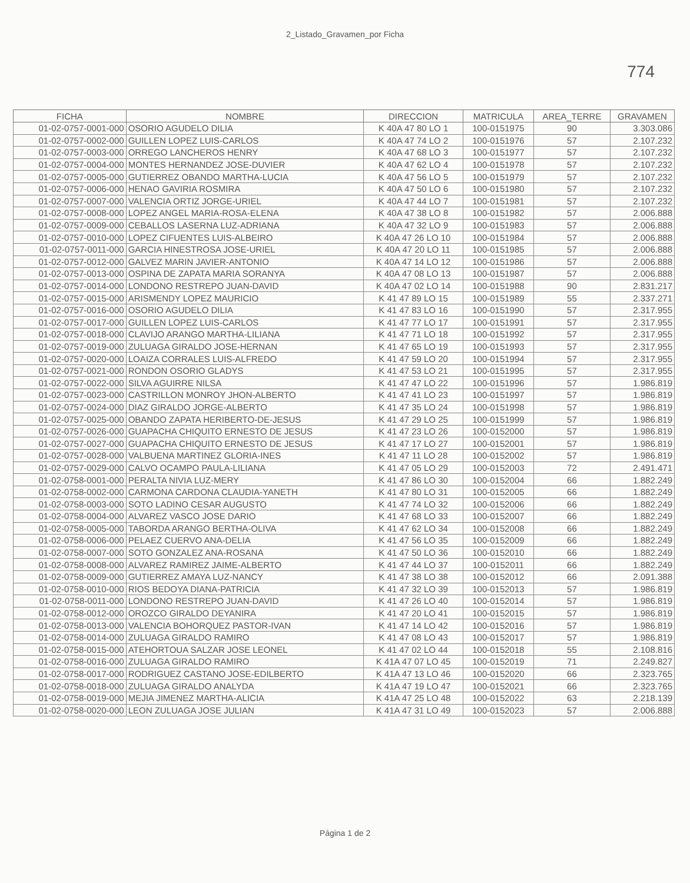2_Listado_Gravamen_por Ficha
774
| FICHA | NOMBRE | DIRECCION | MATRICULA | AREA_TERRE | GRAVAMEN |
| --- | --- | --- | --- | --- | --- |
| 01-02-0757-0001-000 | OSORIO AGUDELO DILIA | K 40A 47 80 LO 1 | 100-0151975 | 90 | 3.303.086 |
| 01-02-0757-0002-000 | GUILLEN LOPEZ LUIS-CARLOS | K 40A 47 74 LO 2 | 100-0151976 | 57 | 2.107.232 |
| 01-02-0757-0003-000 | ORREGO LANCHEROS HENRY | K 40A 47 68 LO 3 | 100-0151977 | 57 | 2.107.232 |
| 01-02-0757-0004-000 | MONTES HERNANDEZ JOSE-DUVIER | K 40A 47 62 LO 4 | 100-0151978 | 57 | 2.107.232 |
| 01-02-0757-0005-000 | GUTIERREZ OBANDO MARTHA-LUCIA | K 40A 47 56 LO 5 | 100-0151979 | 57 | 2.107.232 |
| 01-02-0757-0006-000 | HENAO GAVIRIA ROSMIRA | K 40A 47 50 LO 6 | 100-0151980 | 57 | 2.107.232 |
| 01-02-0757-0007-000 | VALENCIA ORTIZ JORGE-URIEL | K 40A 47 44 LO 7 | 100-0151981 | 57 | 2.107.232 |
| 01-02-0757-0008-000 | LOPEZ ANGEL MARIA-ROSA-ELENA | K 40A 47 38 LO 8 | 100-0151982 | 57 | 2.006.888 |
| 01-02-0757-0009-000 | CEBALLOS LASERNA LUZ-ADRIANA | K 40A 47 32 LO 9 | 100-0151983 | 57 | 2.006.888 |
| 01-02-0757-0010-000 | LOPEZ CIFUENTES LUIS-ALBEIRO | K 40A 47 26 LO 10 | 100-0151984 | 57 | 2.006.888 |
| 01-02-0757-0011-000 | GARCIA HINESTROSA JOSE-URIEL | K 40A 47 20 LO 11 | 100-0151985 | 57 | 2.006.888 |
| 01-02-0757-0012-000 | GALVEZ MARIN JAVIER-ANTONIO | K 40A 47 14 LO 12 | 100-0151986 | 57 | 2.006.888 |
| 01-02-0757-0013-000 | OSPINA DE ZAPATA MARIA SORANYA | K 40A 47 08 LO 13 | 100-0151987 | 57 | 2.006.888 |
| 01-02-0757-0014-000 | LONDONO RESTREPO JUAN-DAVID | K 40A 47 02 LO 14 | 100-0151988 | 90 | 2.831.217 |
| 01-02-0757-0015-000 | ARISMENDY LOPEZ MAURICIO | K 41 47 89 LO 15 | 100-0151989 | 55 | 2.337.271 |
| 01-02-0757-0016-000 | OSORIO AGUDELO DILIA | K 41 47 83 LO 16 | 100-0151990 | 57 | 2.317.955 |
| 01-02-0757-0017-000 | GUILLEN LOPEZ LUIS-CARLOS | K 41 47 77 LO 17 | 100-0151991 | 57 | 2.317.955 |
| 01-02-0757-0018-000 | CLAVIJO ARANGO MARTHA-LILIANA | K 41 47 71 LO 18 | 100-0151992 | 57 | 2.317.955 |
| 01-02-0757-0019-000 | ZULUAGA GIRALDO JOSE-HERNAN | K 41 47 65 LO 19 | 100-0151993 | 57 | 2.317.955 |
| 01-02-0757-0020-000 | LOAIZA CORRALES LUIS-ALFREDO | K 41 47 59 LO 20 | 100-0151994 | 57 | 2.317.955 |
| 01-02-0757-0021-000 | RONDON OSORIO GLADYS | K 41 47 53 LO 21 | 100-0151995 | 57 | 2.317.955 |
| 01-02-0757-0022-000 | SILVA AGUIRRE NILSA | K 41 47 47 LO 22 | 100-0151996 | 57 | 1.986.819 |
| 01-02-0757-0023-000 | CASTRILLON MONROY JHON-ALBERTO | K 41 47 41 LO 23 | 100-0151997 | 57 | 1.986.819 |
| 01-02-0757-0024-000 | DIAZ GIRALDO JORGE-ALBERTO | K 41 47 35 LO 24 | 100-0151998 | 57 | 1.986.819 |
| 01-02-0757-0025-000 | OBANDO ZAPATA HERIBERTO-DE-JESUS | K 41 47 29 LO 25 | 100-0151999 | 57 | 1.986.819 |
| 01-02-0757-0026-000 | GUAPACHA CHIQUITO ERNESTO DE JESUS | K 41 47 23 LO 26 | 100-0152000 | 57 | 1.986.819 |
| 01-02-0757-0027-000 | GUAPACHA CHIQUITO ERNESTO DE JESUS | K 41 47 17 LO 27 | 100-0152001 | 57 | 1.986.819 |
| 01-02-0757-0028-000 | VALBUENA MARTINEZ GLORIA-INES | K 41 47 11 LO 28 | 100-0152002 | 57 | 1.986.819 |
| 01-02-0757-0029-000 | CALVO OCAMPO PAULA-LILIANA | K 41 47 05 LO 29 | 100-0152003 | 72 | 2.491.471 |
| 01-02-0758-0001-000 | PERALTA NIVIA LUZ-MERY | K 41 47 86 LO 30 | 100-0152004 | 66 | 1.882.249 |
| 01-02-0758-0002-000 | CARMONA CARDONA CLAUDIA-YANETH | K 41 47 80 LO 31 | 100-0152005 | 66 | 1.882.249 |
| 01-02-0758-0003-000 | SOTO LADINO CESAR AUGUSTO | K 41 47 74 LO 32 | 100-0152006 | 66 | 1.882.249 |
| 01-02-0758-0004-000 | ALVAREZ VASCO JOSE DARIO | K 41 47 68 LO 33 | 100-0152007 | 66 | 1.882.249 |
| 01-02-0758-0005-000 | TABORDA ARANGO BERTHA-OLIVA | K 41 47 62 LO 34 | 100-0152008 | 66 | 1.882.249 |
| 01-02-0758-0006-000 | PELAEZ CUERVO ANA-DELIA | K 41 47 56 LO 35 | 100-0152009 | 66 | 1.882.249 |
| 01-02-0758-0007-000 | SOTO GONZALEZ ANA-ROSANA | K 41 47 50 LO 36 | 100-0152010 | 66 | 1.882.249 |
| 01-02-0758-0008-000 | ALVAREZ RAMIREZ JAIME-ALBERTO | K 41 47 44 LO 37 | 100-0152011 | 66 | 1.882.249 |
| 01-02-0758-0009-000 | GUTIERREZ AMAYA LUZ-NANCY | K 41 47 38 LO 38 | 100-0152012 | 66 | 2.091.388 |
| 01-02-0758-0010-000 | RIOS BEDOYA DIANA-PATRICIA | K 41 47 32 LO 39 | 100-0152013 | 57 | 1.986.819 |
| 01-02-0758-0011-000 | LONDONO RESTREPO JUAN-DAVID | K 41 47 26 LO 40 | 100-0152014 | 57 | 1.986.819 |
| 01-02-0758-0012-000 | OROZCO GIRALDO DEYANIRA | K 41 47 20 LO 41 | 100-0152015 | 57 | 1.986.819 |
| 01-02-0758-0013-000 | VALENCIA BOHORQUEZ PASTOR-IVAN | K 41 47 14 LO 42 | 100-0152016 | 57 | 1.986.819 |
| 01-02-0758-0014-000 | ZULUAGA GIRALDO RAMIRO | K 41 47 08 LO 43 | 100-0152017 | 57 | 1.986.819 |
| 01-02-0758-0015-000 | ATEHORTOUA SALZAR JOSE LEONEL | K 41 47 02 LO 44 | 100-0152018 | 55 | 2.108.816 |
| 01-02-0758-0016-000 | ZULUAGA GIRALDO RAMIRO | K 41A 47 07 LO 45 | 100-0152019 | 71 | 2.249.827 |
| 01-02-0758-0017-000 | RODRIGUEZ CASTANO JOSE-EDILBERTO | K 41A 47 13 LO 46 | 100-0152020 | 66 | 2.323.765 |
| 01-02-0758-0018-000 | ZULUAGA GIRALDO ANALYDA | K 41A 47 19 LO 47 | 100-0152021 | 66 | 2.323.765 |
| 01-02-0758-0019-000 | MEJIA JIMENEZ MARTHA-ALICIA | K 41A 47 25 LO 48 | 100-0152022 | 63 | 2.218.139 |
| 01-02-0758-0020-000 | LEON ZULUAGA JOSE JULIAN | K 41A 47 31 LO 49 | 100-0152023 | 57 | 2.006.888 |
Página 1 de 2